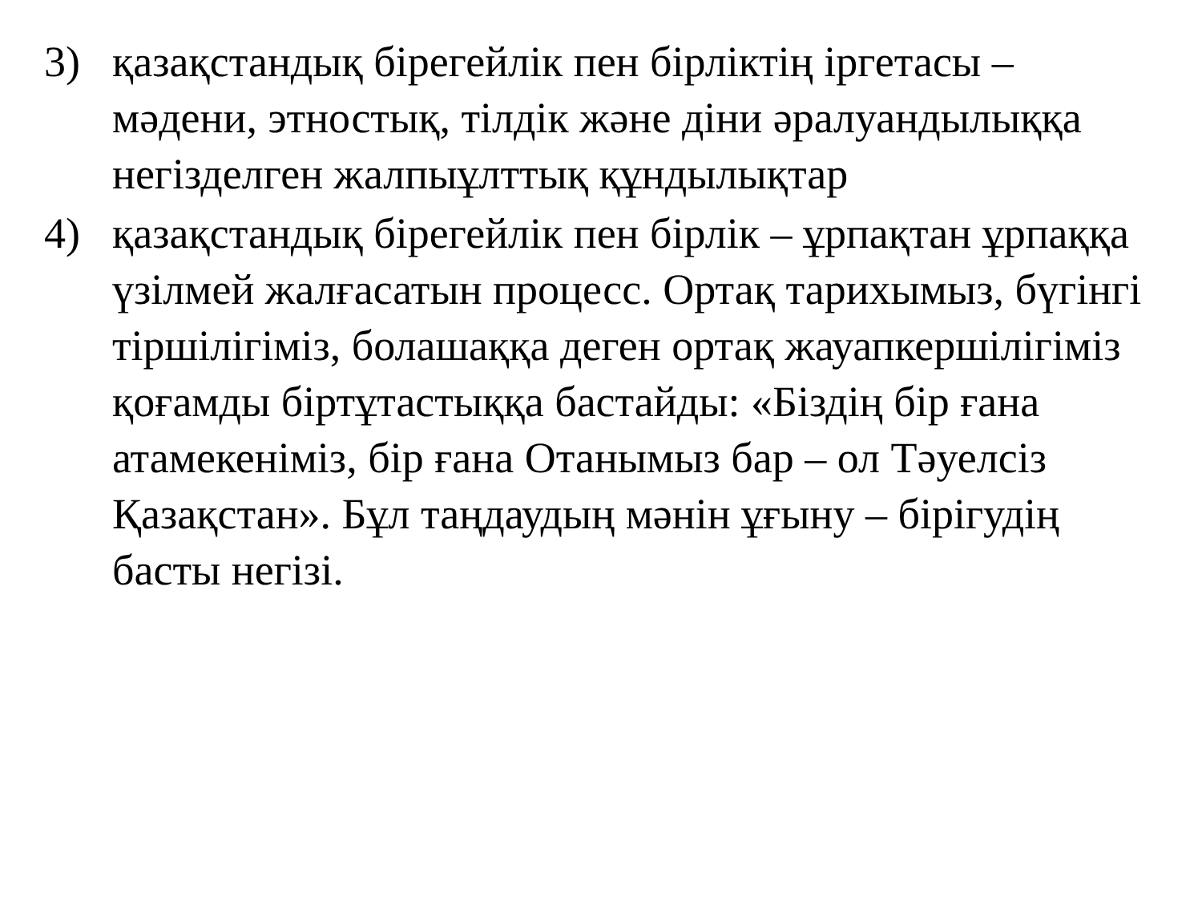3) қазақстандық бірегейлік пен бірліктің іргетасы – мәдени, этностық, тілдік және діни әралуандылыққа негізделген жалпыұлттық құндылықтар
4) қазақстандық бірегейлік пен бірлік – ұрпақтан ұрпаққа үзілмей жалғасатын процесс. Ортақ тарихымыз, бүгінгі тіршілігіміз, болашаққа деген ортақ жауапкершілігіміз қоғамды біртұтастыққа бастайды: «Біздің бір ғана атамекеніміз, бір ғана Отанымыз бар – ол Тәуелсіз Қазақстан». Бұл таңдаудың мәнін ұғыну – бірігудің басты негізі.